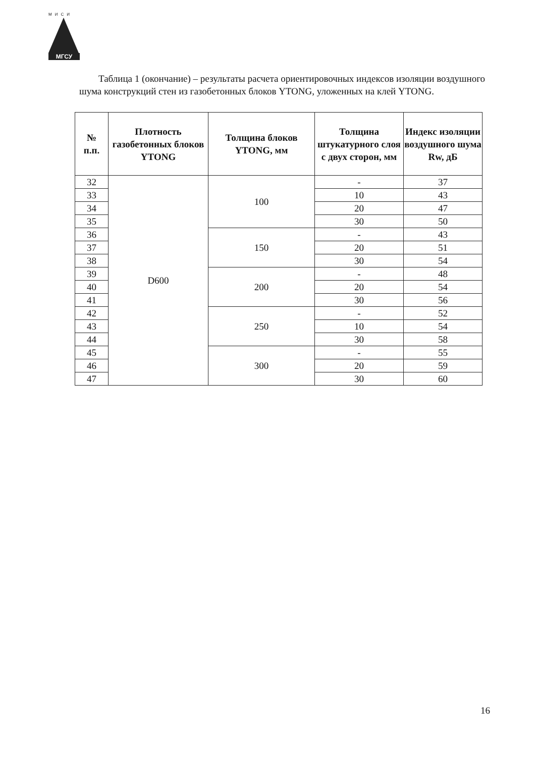МИСИ
МГСУ
Таблица 1 (окончание) – результаты расчета ориентировочных индексов изоляции воздушного шума конструкций стен из газобетонных блоков YTONG, уложенных на клей YTONG.
| № п.п. | Плотность газобетонных блоков YTONG | Толщина блоков YTONG, мм | Толщина штукатурного слоя с двух сторон, мм | Индекс изоляции воздушного шума Rw, дБ |
| --- | --- | --- | --- | --- |
| 32 | D600 | 100 | - | 37 |
| 33 | | | 10 | 43 |
| 34 | | | 20 | 47 |
| 35 | | | 30 | 50 |
| 36 | | 150 | - | 43 |
| 37 | | | 20 | 51 |
| 38 | | | 30 | 54 |
| 39 | | 200 | - | 48 |
| 40 | | | 20 | 54 |
| 41 | | | 30 | 56 |
| 42 | | 250 | - | 52 |
| 43 | | | 10 | 54 |
| 44 | | | 30 | 58 |
| 45 | | 300 | - | 55 |
| 46 | | | 20 | 59 |
| 47 | | | 30 | 60 |
16